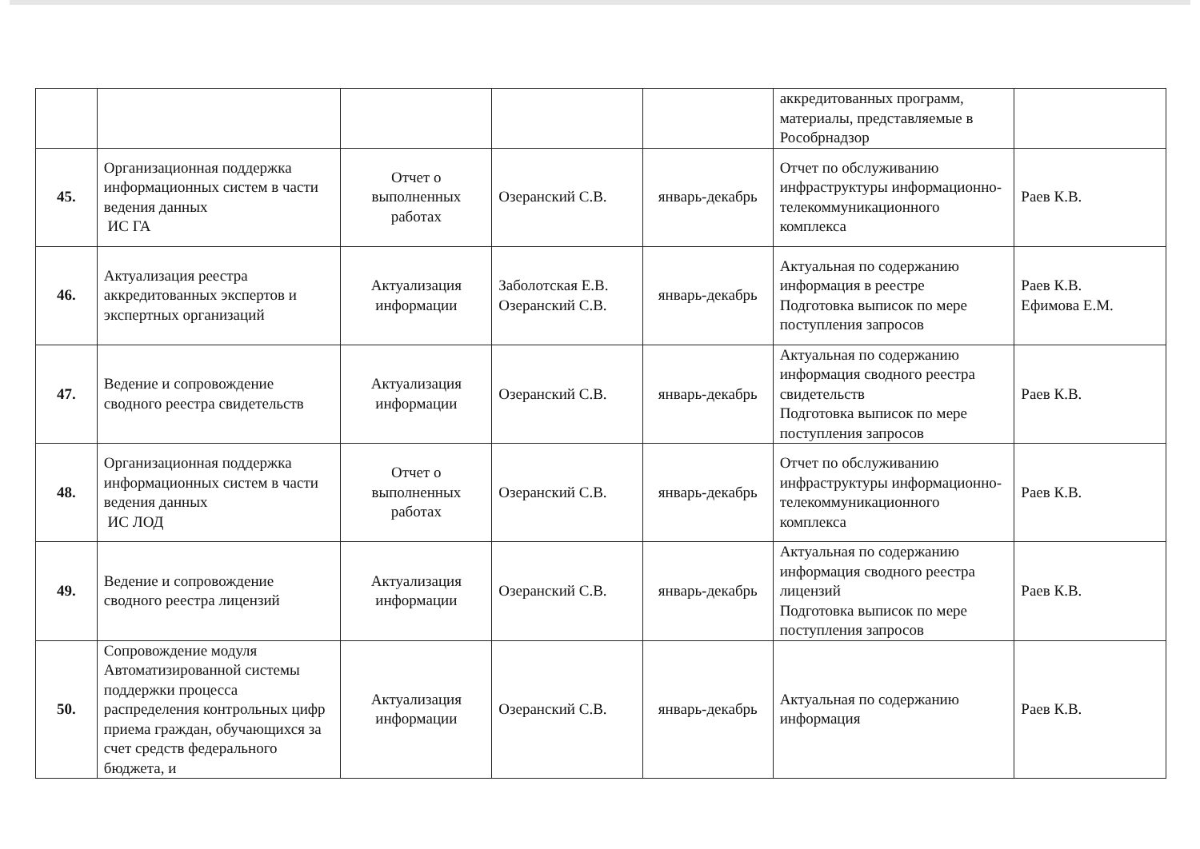| | | | | | аккредитованных программ, материалы, представляемые в Рособрнадзор | |
| 45. | Организационная поддержка информационных систем в части ведения данных ИС ГА | Отчет о выполненных работах | Озеранский С.В. | январь-декабрь | Отчет по обслуживанию инфраструктуры информационно-телекоммуникационного комплекса | Раев К.В. |
| 46. | Актуализация реестра аккредитованных экспертов и экспертных организаций | Актуализация информации | Заболотская Е.В. Озеранский С.В. | январь-декабрь | Актуальная по содержанию информация в реестре Подготовка выписок по мере поступления запросов | Раев К.В. Ефимова Е.М. |
| 47. | Ведение и сопровождение сводного реестра свидетельств | Актуализация информации | Озеранский С.В. | январь-декабрь | Актуальная по содержанию информация сводного реестра свидетельств Подготовка выписок по мере поступления запросов | Раев К.В. |
| 48. | Организационная поддержка информационных систем в части ведения данных ИС ЛОД | Отчет о выполненных работах | Озеранский С.В. | январь-декабрь | Отчет по обслуживанию инфраструктуры информационно-телекоммуникационного комплекса | Раев К.В. |
| 49. | Ведение и сопровождение сводного реестра лицензий | Актуализация информации | Озеранский С.В. | январь-декабрь | Актуальная по содержанию информация сводного реестра лицензий Подготовка выписок по мере поступления запросов | Раев К.В. |
| 50. | Сопровождение модуля Автоматизированной системы поддержки процесса распределения контрольных цифр приема граждан, обучающихся за счет средств федерального бюджета, и | Актуализация информации | Озеранский С.В. | январь-декабрь | Актуальная по содержанию информация | Раев К.В. |